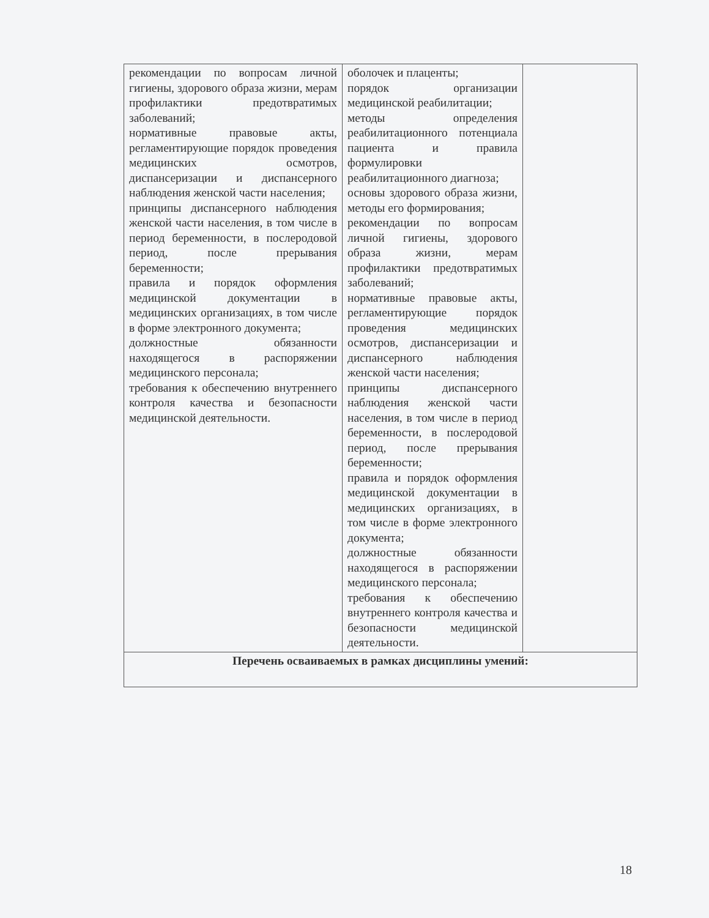| рекомендации по вопросам личной гигиены, здорового образа жизни, мерам профилактики предотвратимых заболеваний; нормативные правовые акты, регламентирующие порядок проведения медицинских осмотров, диспансеризации и диспансерного наблюдения женской части населения; принципы диспансерного наблюдения женской части населения, в том числе в период беременности, в послеродовой период, после прерывания беременности; правила и порядок оформления медицинской документации в медицинских организациях, в том числе в форме электронного документа; должностные обязанности находящегося в распоряжении медицинского персонала; требования к обеспечению внутреннего контроля качества и безопасности медицинской деятельности. | оболочек и плаценты; порядок организации медицинской реабилитации; методы определения реабилитационного потенциала пациента и правила формулировки реабилитационного диагноза; основы здорового образа жизни, методы его формирования; рекомендации по вопросам личной гигиены, здорового образа жизни, мерам профилактики предотвратимых заболеваний; нормативные правовые акты, регламентирующие порядок проведения медицинских осмотров, диспансеризации и диспансерного наблюдения женской части населения; принципы диспансерного наблюдения женской части населения, в том числе в период беременности, в послеродовой период, после прерывания беременности; правила и порядок оформления медицинской документации в медицинских организациях, в том числе в форме электронного документа; должностные обязанности находящегося в распоряжении медицинского персонала; требования к обеспечению внутреннего контроля качества и безопасности медицинской деятельности. | |
| Перечень осваиваемых в рамках дисциплины умений: | | |
18